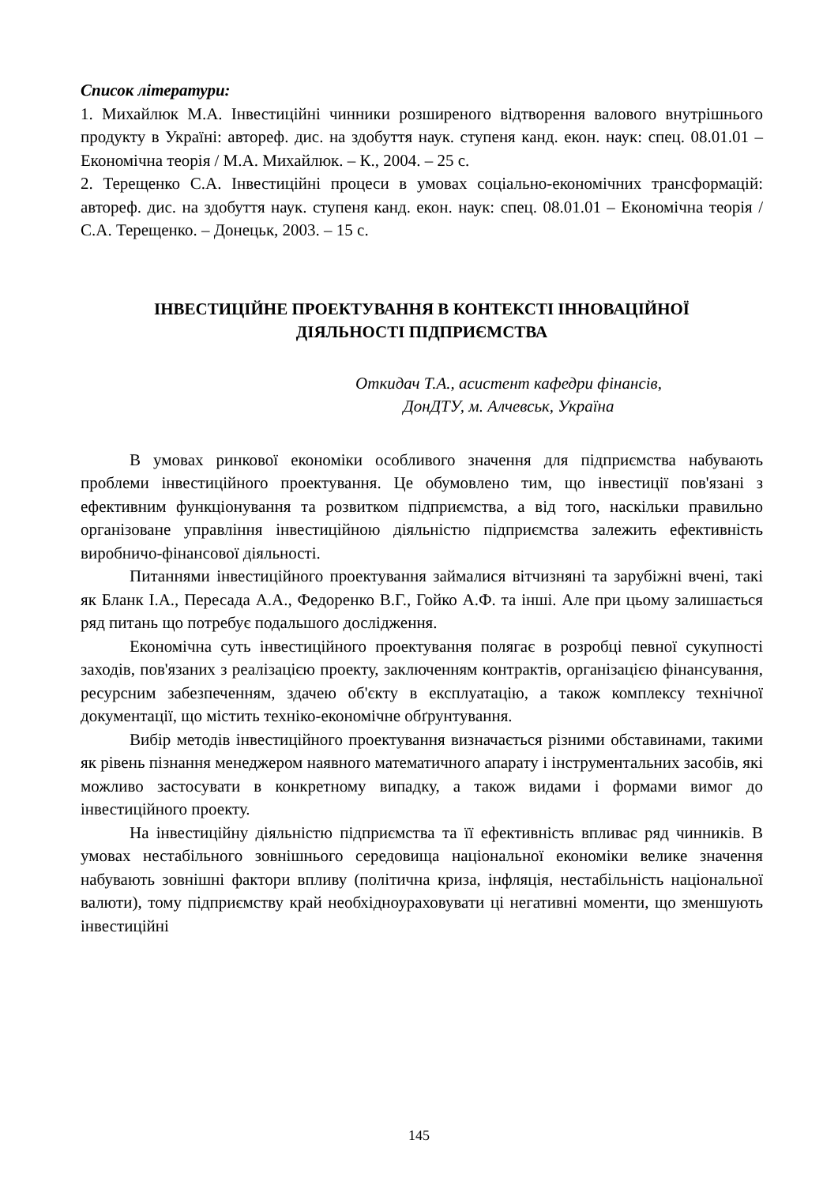Список літератури:
1. Михайлюк М.А. Інвестиційні чинники розширеного відтворення валового внутрішнього продукту в Україні: автореф. дис. на здобуття наук. ступеня канд. екон. наук: спец. 08.01.01 – Економічна теорія / М.А. Михайлюк. – К., 2004. – 25 с.
2. Терещенко С.А. Інвестиційні процеси в умовах соціально-економічних трансформацій: автореф. дис. на здобуття наук. ступеня канд. екон. наук: спец. 08.01.01 – Економічна теорія / С.А. Терещенко. – Донецьк, 2003. – 15 с.
ІНВЕСТИЦІЙНЕ ПРОЕКТУВАННЯ В КОНТЕКСТІ ІННОВАЦІЙНОЇ
ДІЯЛЬНОСТІ ПІДПРИЄМСТВА
Откидач Т.А., асистент кафедри фінансів,
ДонДТУ, м. Алчевськ, Україна
В умовах ринкової економіки особливого значення для підприємства набувають проблеми інвестиційного проектування. Це обумовлено тим, що інвестиції пов'язані з ефективним функціонування та розвитком підприємства, а від того, наскільки правильно організоване управління інвестиційною діяльністю підприємства залежить ефективність виробничо-фінансової діяльності.
Питаннями інвестиційного проектування займалися вітчизняні та зарубіжні вчені, такі як Бланк І.А., Пересада А.А., Федоренко В.Г., Гойко А.Ф. та інші. Але при цьому залишається ряд питань що потребує подальшого дослідження.
Економічна суть інвестиційного проектування полягає в розробці певної сукупності заходів, пов'язаних з реалізацією проекту, заключенням контрактів, організацією фінансування, ресурсним забезпеченням, здачею об'єкту в експлуатацію, а також комплексу технічної документації, що містить техніко-економічне обґрунтування.
Вибір методів інвестиційного проектування визначається різними обставинами, такими як рівень пізнання менеджером наявного математичного апарату і інструментальних засобів, які можливо застосувати в конкретному випадку, а також видами і формами вимог до інвестиційного проекту.
На інвестиційну діяльністю підприємства та її ефективність впливає ряд чинників. В умовах нестабільного зовнішнього середовища національної економіки велике значення набувають зовнішні фактори впливу (політична криза, інфляція, нестабільність національної валюти), тому підприємству край необхідноураховувати ці негативні моменти, що зменшують інвестиційні
145